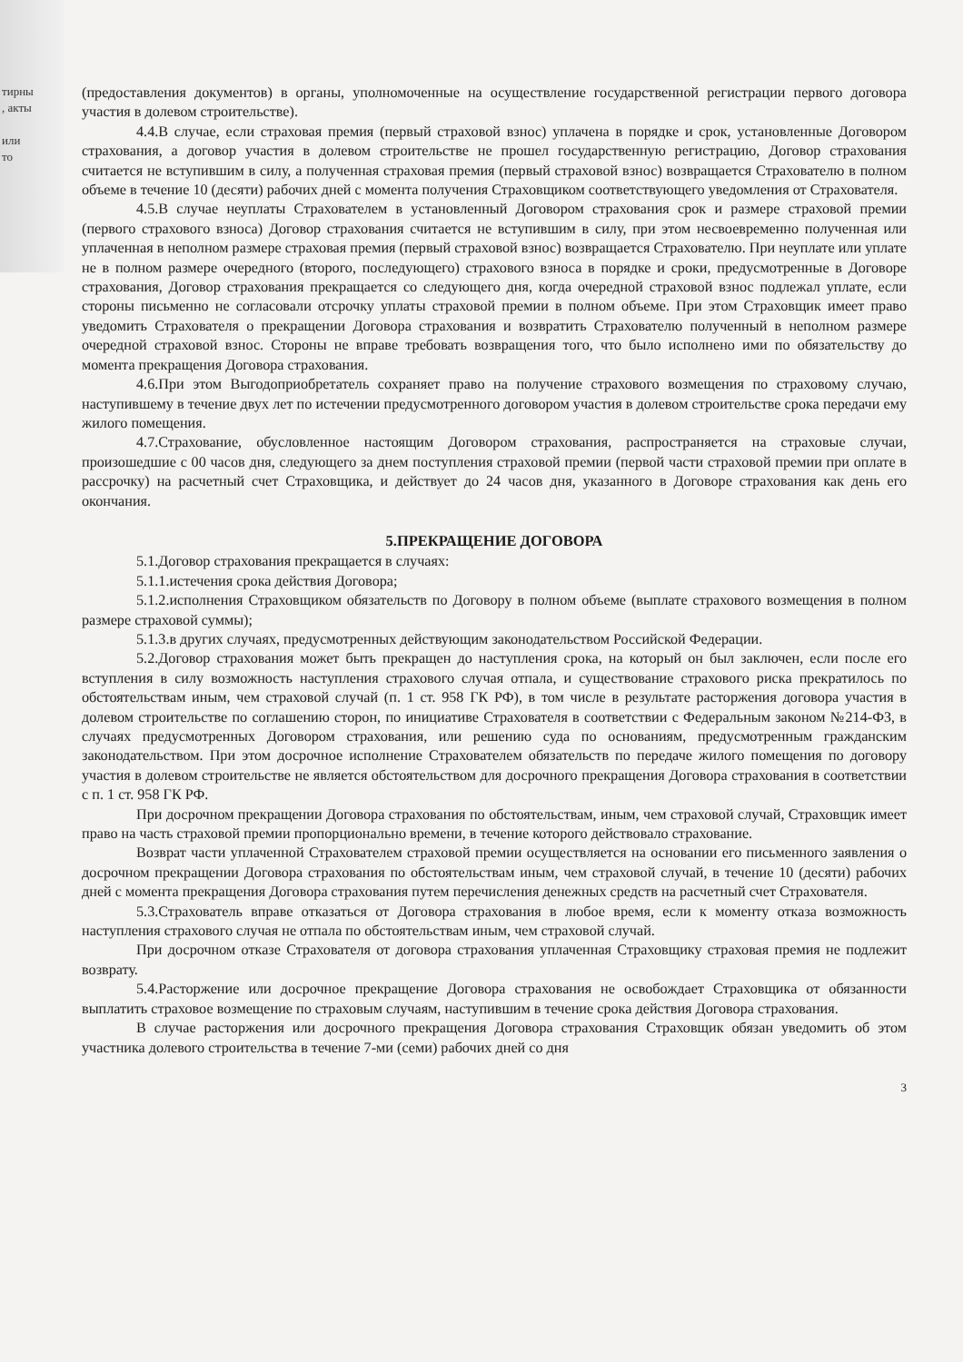тирны
, акты
или
то
(предоставления документов) в органы, уполномоченные на осуществление государственной регистрации первого договора участия в долевом строительстве).
4.4.В случае, если страховая премия (первый страховой взнос) уплачена в порядке и срок, установленные Договором страхования, а договор участия в долевом строительстве не прошел государственную регистрацию, Договор страхования считается не вступившим в силу, а полученная страховая премия (первый страховой взнос) возвращается Страхователю в полном объеме в течение 10 (десяти) рабочих дней с момента получения Страховщиком соответствующего уведомления от Страхователя.
4.5.В случае неуплаты Страхователем в установленный Договором страхования срок и размере страховой премии (первого страхового взноса) Договор страхования считается не вступившим в силу, при этом несвоевременно полученная или уплаченная в неполном размере страховая премия (первый страховой взнос) возвращается Страхователю. При неуплате или уплате не в полном размере очередного (второго, последующего) страхового взноса в порядке и сроки, предусмотренные в Договоре страхования, Договор страхования прекращается со следующего дня, когда очередной страховой взнос подлежал уплате, если стороны письменно не согласовали отсрочку уплаты страховой премии в полном объеме. При этом Страховщик имеет право уведомить Страхователя о прекращении Договора страхования и возвратить Страхователю полученный в неполном размере очередной страховой взнос. Стороны не вправе требовать возвращения того, что было исполнено ими по обязательству до момента прекращения Договора страхования.
4.6.При этом Выгодоприобретатель сохраняет право на получение страхового возмещения по страховому случаю, наступившему в течение двух лет по истечении предусмотренного договором участия в долевом строительстве срока передачи ему жилого помещения.
4.7.Страхование, обусловленное настоящим Договором страхования, распространяется на страховые случаи, произошедшие с 00 часов дня, следующего за днем поступления страховой премии (первой части страховой премии при оплате в рассрочку) на расчетный счет Страховщика, и действует до 24 часов дня, указанного в Договоре страхования как день его окончания.
5.ПРЕКРАЩЕНИЕ ДОГОВОРА
5.1.Договор страхования прекращается в случаях:
5.1.1.истечения срока действия Договора;
5.1.2.исполнения Страховщиком обязательств по Договору в полном объеме (выплате страхового возмещения в полном размере страховой суммы);
5.1.3.в других случаях, предусмотренных действующим законодательством Российской Федерации.
5.2.Договор страхования может быть прекращен до наступления срока, на который он был заключен, если после его вступления в силу возможность наступления страхового случая отпала, и существование страхового риска прекратилось по обстоятельствам иным, чем страховой случай (п. 1 ст. 958 ГК РФ), в том числе в результате расторжения договора участия в долевом строительстве по соглашению сторон, по инициативе Страхователя в соответствии с Федеральным законом №214-ФЗ, в случаях предусмотренных Договором страхования, или решению суда по основаниям, предусмотренным гражданским законодательством. При этом досрочное исполнение Страхователем обязательств по передаче жилого помещения по договору участия в долевом строительстве не является обстоятельством для досрочного прекращения Договора страхования в соответствии с п. 1 ст. 958 ГК РФ.
При досрочном прекращении Договора страхования по обстоятельствам, иным, чем страховой случай, Страховщик имеет право на часть страховой премии пропорционально времени, в течение которого действовало страхование.
Возврат части уплаченной Страхователем страховой премии осуществляется на основании его письменного заявления о досрочном прекращении Договора страхования по обстоятельствам иным, чем страховой случай, в течение 10 (десяти) рабочих дней с момента прекращения Договора страхования путем перечисления денежных средств на расчетный счет Страхователя.
5.3.Страхователь вправе отказаться от Договора страхования в любое время, если к моменту отказа возможность наступления страхового случая не отпала по обстоятельствам иным, чем страховой случай.
При досрочном отказе Страхователя от договора страхования уплаченная Страховщику страховая премия не подлежит возврату.
5.4.Расторжение или досрочное прекращение Договора страхования не освобождает Страховщика от обязанности выплатить страховое возмещение по страховым случаям, наступившим в течение срока действия Договора страхования.
В случае расторжения или досрочного прекращения Договора страхования Страховщик обязан уведомить об этом участника долевого строительства в течение 7-ми (семи) рабочих дней со дня
3